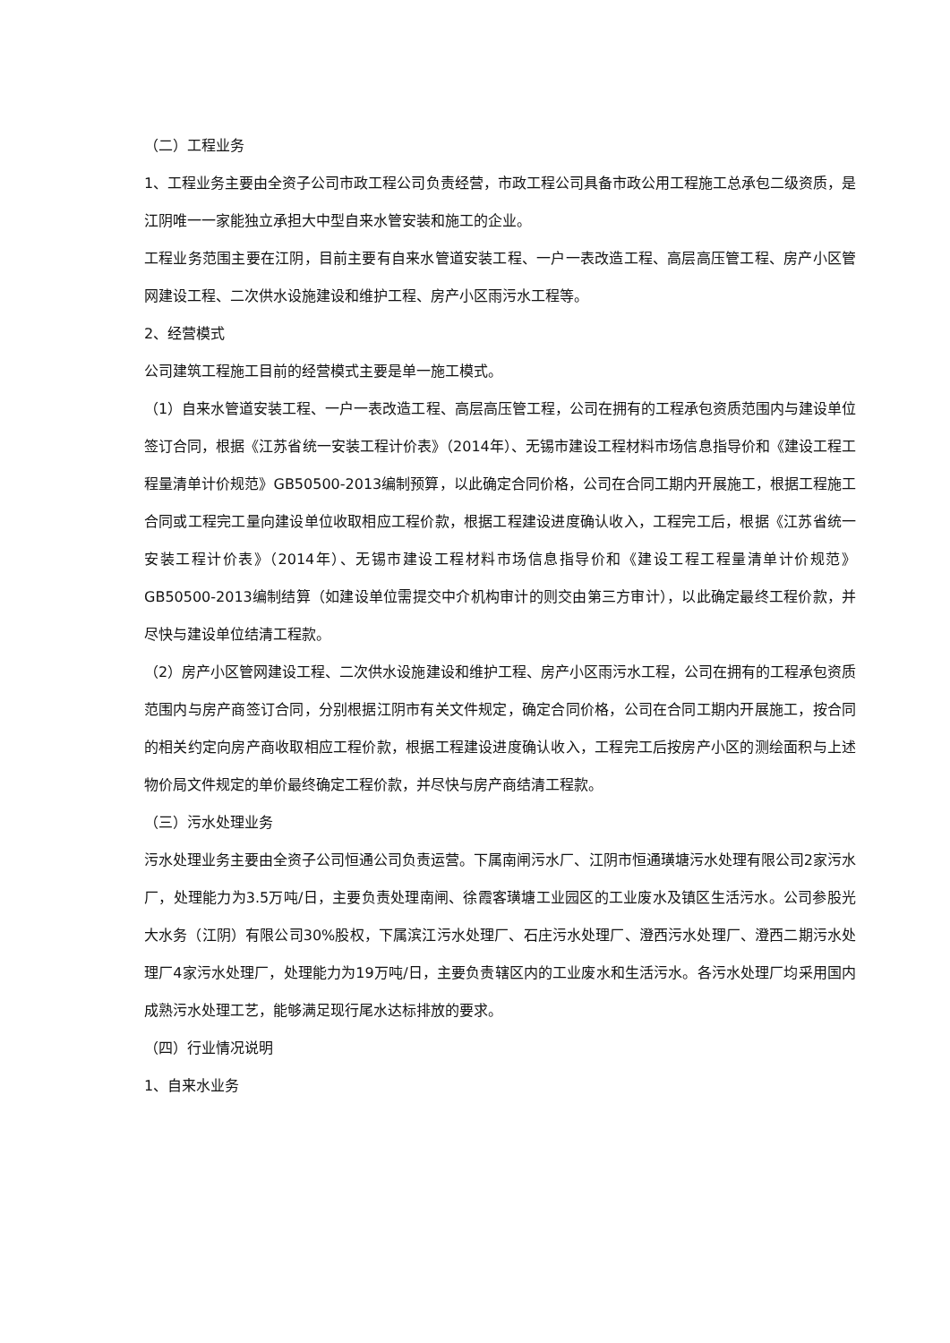（二）工程业务
1、工程业务主要由全资子公司市政工程公司负责经营，市政工程公司具备市政公用工程施工总承包二级资质，是江阴唯一一家能独立承担大中型自来水管安装和施工的企业。
工程业务范围主要在江阴，目前主要有自来水管道安装工程、一户一表改造工程、高层高压管工程、房产小区管网建设工程、二次供水设施建设和维护工程、房产小区雨污水工程等。
2、经营模式
公司建筑工程施工目前的经营模式主要是单一施工模式。
（1）自来水管道安装工程、一户一表改造工程、高层高压管工程，公司在拥有的工程承包资质范围内与建设单位签订合同，根据《江苏省统一安装工程计价表》（2014年）、无锡市建设工程材料市场信息指导价和《建设工程工程量清单计价规范》GB50500-2013编制预算，以此确定合同价格，公司在合同工期内开展施工，根据工程施工合同或工程完工量向建设单位收取相应工程价款，根据工程建设进度确认收入，工程完工后，根据《江苏省统一安装工程计价表》（2014年）、无锡市建设工程材料市场信息指导价和《建设工程工程量清单计价规范》GB50500-2013编制结算（如建设单位需提交中介机构审计的则交由第三方审计），以此确定最终工程价款，并尽快与建设单位结清工程款。
（2）房产小区管网建设工程、二次供水设施建设和维护工程、房产小区雨污水工程，公司在拥有的工程承包资质范围内与房产商签订合同，分别根据江阴市有关文件规定，确定合同价格，公司在合同工期内开展施工，按合同的相关约定向房产商收取相应工程价款，根据工程建设进度确认收入，工程完工后按房产小区的测绘面积与上述物价局文件规定的单价最终确定工程价款，并尽快与房产商结清工程款。
（三）污水处理业务
污水处理业务主要由全资子公司恒通公司负责运营。下属南闸污水厂、江阴市恒通璜塘污水处理有限公司2家污水厂，处理能力为3.5万吨/日，主要负责处理南闸、徐霞客璜塘工业园区的工业废水及镇区生活污水。公司参股光大水务（江阴）有限公司30%股权，下属滨江污水处理厂、石庄污水处理厂、澄西污水处理厂、澄西二期污水处理厂4家污水处理厂，处理能力为19万吨/日，主要负责辖区内的工业废水和生活污水。各污水处理厂均采用国内成熟污水处理工艺，能够满足现行尾水达标排放的要求。
（四）行业情况说明
1、自来水业务